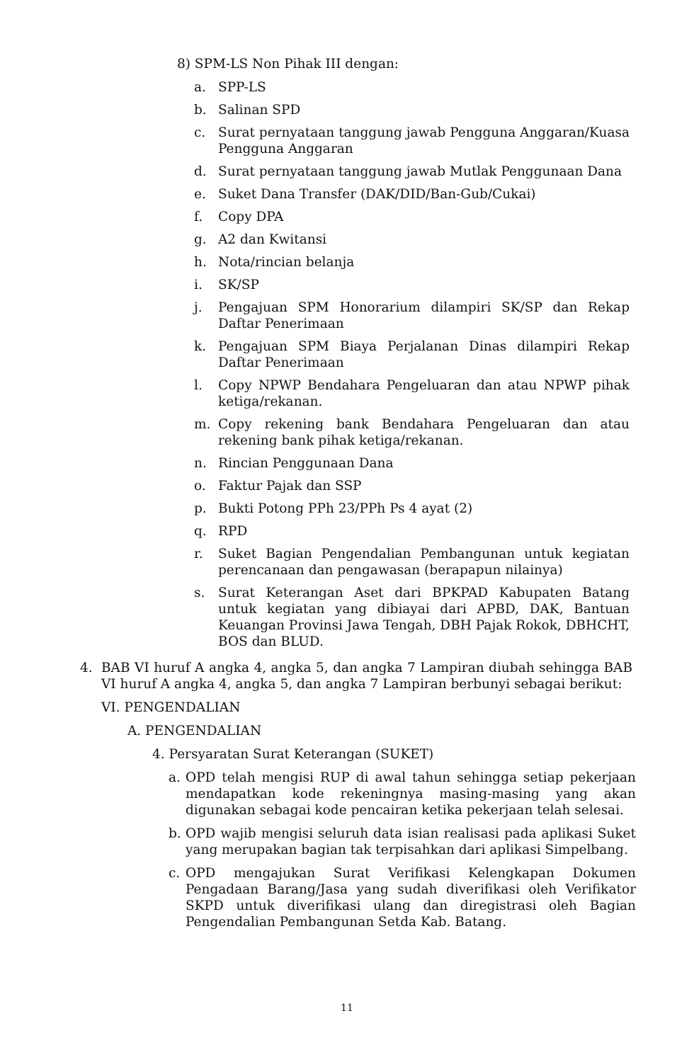8) SPM-LS Non Pihak III dengan:
a. SPP-LS
b. Salinan SPD
c. Surat pernyataan tanggung jawab Pengguna Anggaran/Kuasa Pengguna Anggaran
d. Surat pernyataan tanggung jawab Mutlak Penggunaan Dana
e. Suket Dana Transfer (DAK/DID/Ban-Gub/Cukai)
f. Copy DPA
g. A2 dan Kwitansi
h. Nota/rincian belanja
i. SK/SP
j. Pengajuan SPM Honorarium dilampiri SK/SP dan Rekap Daftar Penerimaan
k. Pengajuan SPM Biaya Perjalanan Dinas dilampiri Rekap Daftar Penerimaan
l. Copy NPWP Bendahara Pengeluaran dan atau NPWP pihak ketiga/rekanan.
m. Copy rekening bank Bendahara Pengeluaran dan atau rekening bank pihak ketiga/rekanan.
n. Rincian Penggunaan Dana
o. Faktur Pajak dan SSP
p. Bukti Potong PPh 23/PPh Ps 4 ayat (2)
q. RPD
r. Suket Bagian Pengendalian Pembangunan untuk kegiatan perencanaan dan pengawasan (berapapun nilainya)
s. Surat Keterangan Aset dari BPKPAD Kabupaten Batang untuk kegiatan yang dibiayai dari APBD, DAK, Bantuan Keuangan Provinsi Jawa Tengah, DBH Pajak Rokok, DBHCHT, BOS dan BLUD.
4. BAB VI huruf A angka 4, angka 5, dan angka 7 Lampiran diubah sehingga BAB VI huruf A angka 4, angka 5, dan angka 7 Lampiran berbunyi sebagai berikut:
VI. PENGENDALIAN
A. PENGENDALIAN
4. Persyaratan Surat Keterangan (SUKET)
a. OPD telah mengisi RUP di awal tahun sehingga setiap pekerjaan mendapatkan kode rekeningnya masing-masing yang akan digunakan sebagai kode pencairan ketika pekerjaan telah selesai.
b. OPD wajib mengisi seluruh data isian realisasi pada aplikasi Suket yang merupakan bagian tak terpisahkan dari aplikasi Simpelbang.
c. OPD mengajukan Surat Verifikasi Kelengkapan Dokumen Pengadaan Barang/Jasa yang sudah diverifikasi oleh Verifikator SKPD untuk diverifikasi ulang dan diregistrasi oleh Bagian Pengendalian Pembangunan Setda Kab. Batang.
11